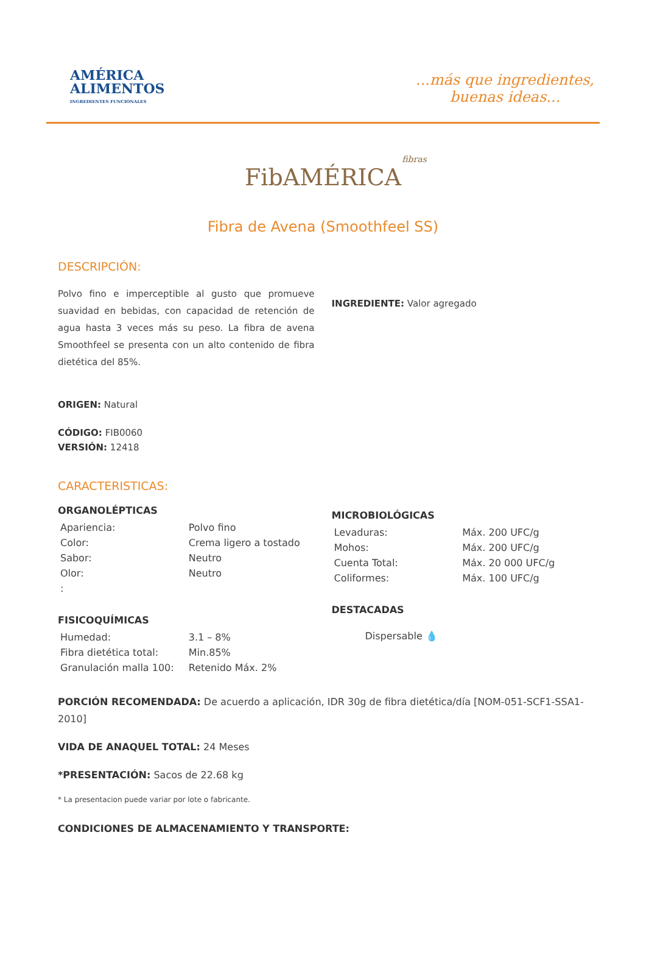AMÉRICA
ALIMENTOS
INGREDIENTES FUNCIONALES
...más que ingredientes,
buenas ideas...
fibras
FibAMÉRICA
Fibra de Avena (Smoothfeel SS)
DESCRIPCIÓN:
Polvo fino e imperceptible al gusto que promueve suavidad en bebidas, con capacidad de retención de agua hasta 3 veces más su peso. La fibra de avena Smoothfeel se presenta con un alto contenido de fibra dietética del 85%.
INGREDIENTE: Valor agregado
ORIGEN: Natural
CÓDIGO: FIB0060
VERSIÓN: 12418
CARACTERISTICAS:
ORGANOLÉPTICAS
| Apariencia: | Polvo fino |
| Color: | Crema ligero a tostado |
| Sabor: | Neutro |
| Olor: | Neutro |
| : | |
FISICOQUÍMICAS
| Humedad: | 3.1 – 8% |
| Fibra dietética total: | Min.85% |
| Granulación malla 100: | Retenido Máx. 2% |
MICROBIOLÓGICAS
| Levaduras: | Máx. 200 UFC/g |
| Mohos: | Máx. 200 UFC/g |
| Cuenta Total: | Máx. 20 000 UFC/g |
| Coliformes: | Máx. 100 UFC/g |
DESTACADAS
Dispersable 💧
PORCIÓN RECOMENDADA: De acuerdo a aplicación, IDR 30g de fibra dietética/día [NOM-051-SCF1-SSA1-2010]
VIDA DE ANAQUEL TOTAL: 24 Meses
*PRESENTACIÓN: Sacos de 22.68 kg
* La presentacion puede variar por lote o fabricante.
CONDICIONES DE ALMACENAMIENTO Y TRANSPORTE: